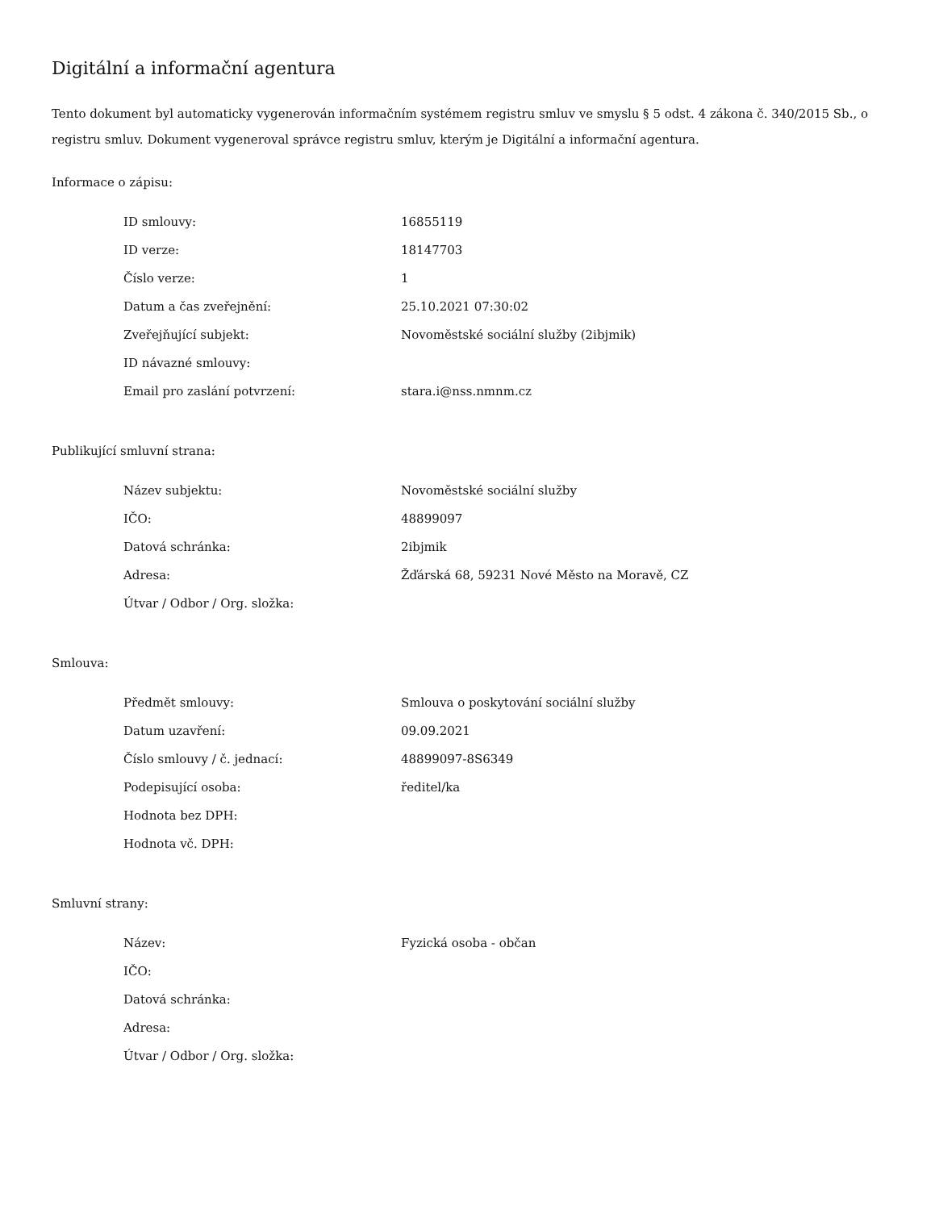Digitální a informační agentura
Tento dokument byl automaticky vygenerován informačním systémem registru smluv ve smyslu § 5 odst. 4 zákona č. 340/2015 Sb., o registru smluv. Dokument vygeneroval správce registru smluv, kterým je Digitální a informační agentura.
Informace o zápisu:
| ID smlouvy: | 16855119 |
| ID verze: | 18147703 |
| Číslo verze: | 1 |
| Datum a čas zveřejnění: | 25.10.2021 07:30:02 |
| Zveřejňující subjekt: | Novoměstské sociální služby (2ibjmik) |
| ID návazné smlouvy: | |
| Email pro zaslání potvrzení: | stara.i@nss.nmnm.cz |
Publikující smluvní strana:
| Název subjektu: | Novoměstské sociální služby |
| IČO: | 48899097 |
| Datová schránka: | 2ibjmik |
| Adresa: | Žďárská 68, 59231 Nové Město na Moravě, CZ |
| Útvar / Odbor / Org. složka: | |
Smlouva:
| Předmět smlouvy: | Smlouva o poskytování sociální služby |
| Datum uzavření: | 09.09.2021 |
| Číslo smlouvy / č. jednací: | 48899097-8S6349 |
| Podepisující osoba: | ředitel/ka |
| Hodnota bez DPH: | |
| Hodnota vč. DPH: | |
Smluvní strany:
| Název: | Fyzická osoba - občan |
| IČO: | |
| Datová schránka: | |
| Adresa: | |
| Útvar / Odbor / Org. složka: | |